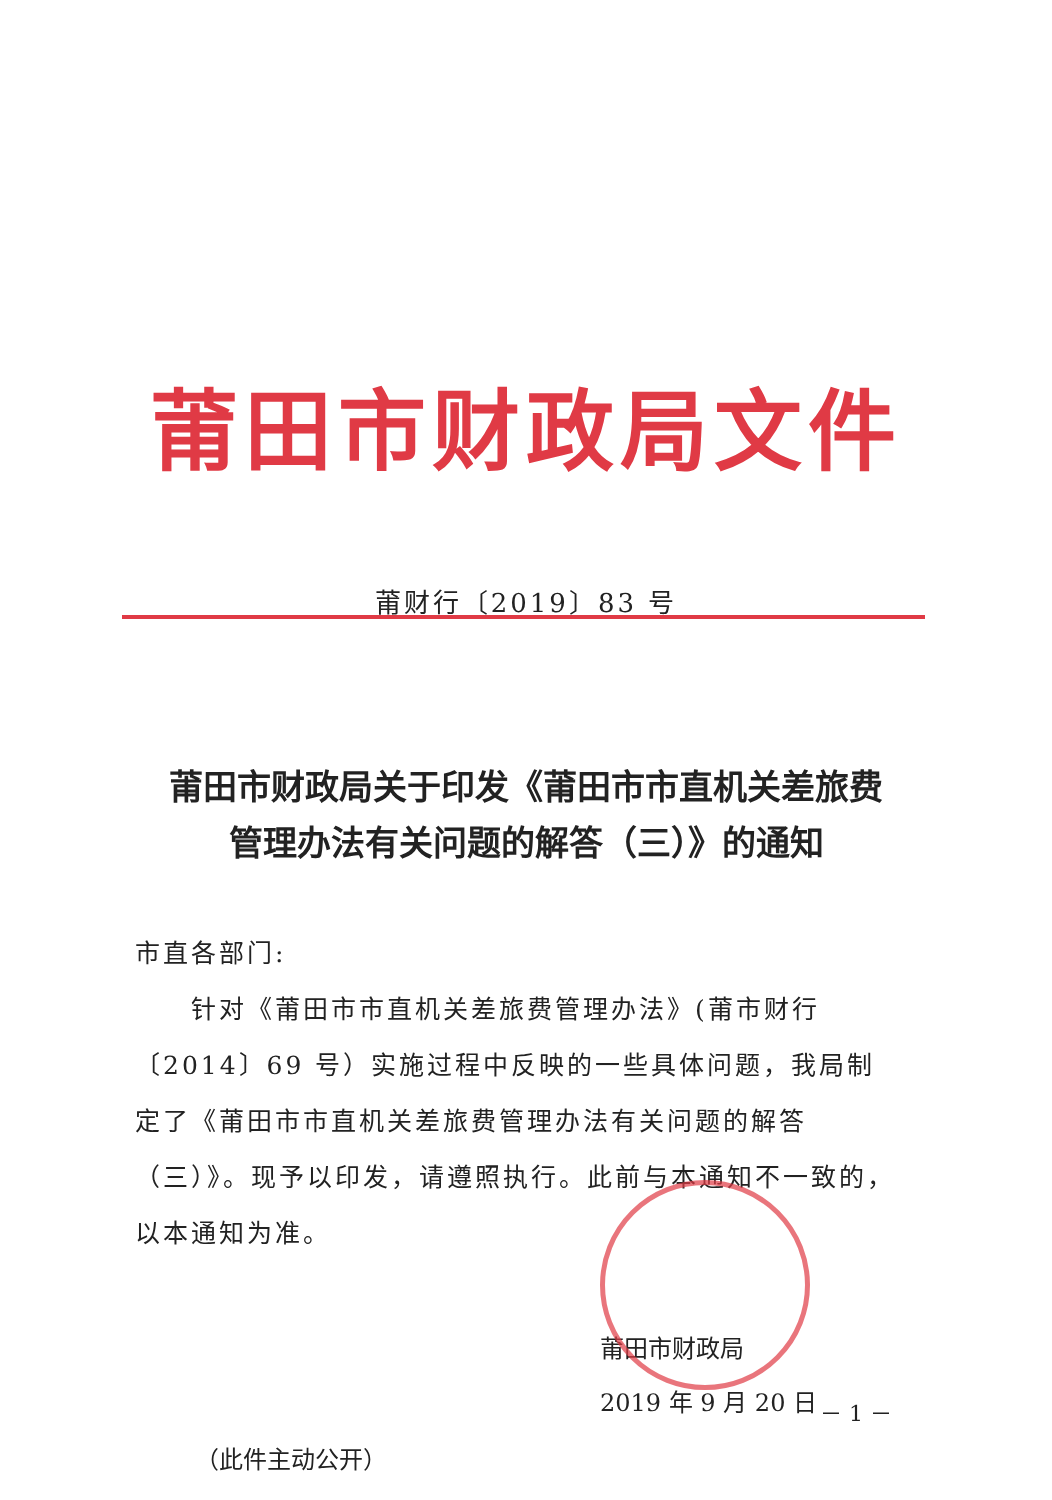莆田市财政局文件
莆财行〔2019〕83 号
莆田市财政局关于印发《莆田市市直机关差旅费
管理办法有关问题的解答（三）》的通知
市直各部门:
　　针对《莆田市市直机关差旅费管理办法》(莆市财行〔2014〕69 号）实施过程中反映的一些具体问题，我局制定了《莆田市市直机关差旅费管理办法有关问题的解答（三）》。现予以印发，请遵照执行。此前与本通知不一致的，以本通知为准。
莆田市财政局
2019 年 9 月 20 日
（此件主动公开）
－ 1 －